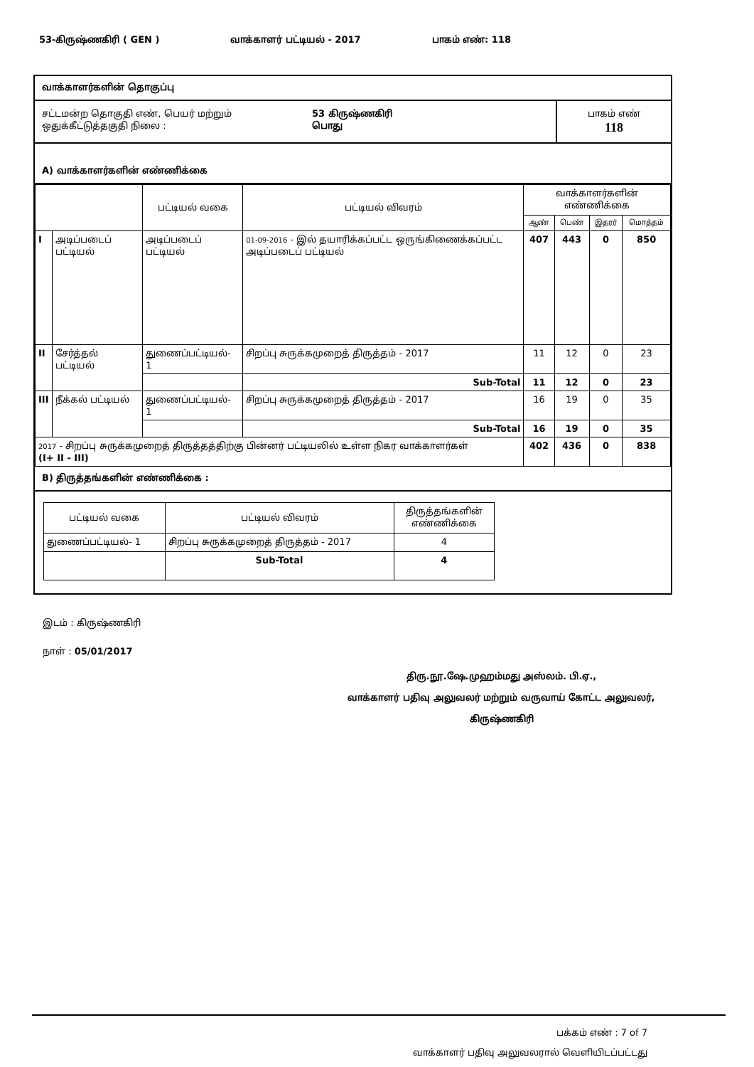53-கிருஷ்ணகிரி ( GEN ) வாக்காளர் பட்டியல் - 2017 பாகம் எண்: 118
வாக்காளர்களின் தொகுப்பு
சட்டமன்ற தொகுதி எண், பெயர் மற்றும்
ஒதுக்கீட்டுத்தகுதி நிலை :
53 கிருஷ்ணகிரி
பொது
பாகம் எண்
118
A) வாக்காளர்களின் எண்ணிக்கை
| | | பட்டியல் வகை | பட்டியல் விவரம் | வாக்காளர்களின் எண்ணிக்கை | | | |
| | | | | ஆண் | பெண் | இதரர் | மொத்தம் |
| I | அடிப்படைப் பட்டியல் | அடிப்படைப் பட்டியல் | 01-09-2016 - இல் தயாரிக்கப்பட்ட ஒருங்கிணைக்கப்பட்ட அடிப்படைப் பட்டியல் | 407 | 443 | 0 | 850 |
| II | சேர்த்தல் பட்டியல் | துணைப்பட்டியல்- 1 | சிறப்பு சுருக்கமுறைத் திருத்தம் - 2017 | 11 | 12 | 0 | 23 |
| | | | Sub-Total | 11 | 12 | 0 | 23 |
| III | நீக்கல் பட்டியல் | துணைப்பட்டியல்- 1 | சிறப்பு சுருக்கமுறைத் திருத்தம் - 2017 | 16 | 19 | 0 | 35 |
| | | | Sub-Total | 16 | 19 | 0 | 35 |
| 2017 - சிறப்பு சுருக்கமுறைத் திருத்தத்திற்கு பின்னர் பட்டியலில் உள்ள நிகர வாக்காளர்கள் (I+ II - III) | | | | 402 | 436 | 0 | 838 |
B) திருத்தங்களின் எண்ணிக்கை :
| பட்டியல் வகை | பட்டியல் விவரம் | திருத்தங்களின் எண்ணிக்கை |
| துணைப்பட்டியல்- 1 | சிறப்பு சுருக்கமுறைத் திருத்தம் - 2017 | 4 |
| | Sub-Total | 4 |
இடம் : கிருஷ்ணகிரி
நாள் : 05/01/2017
திரு.நூ.ஷே.முஹம்மது அஸ்லம். பி.ஏ.,
வாக்காளர் பதிவு அலுவலர் மற்றும் வருவாய் கோட்ட அலுவலர்,
கிருஷ்ணகிரி
பக்கம் எண் : 7 of 7
வாக்காளர் பதிவு அலுவலரால் வெளியிடப்பட்டது